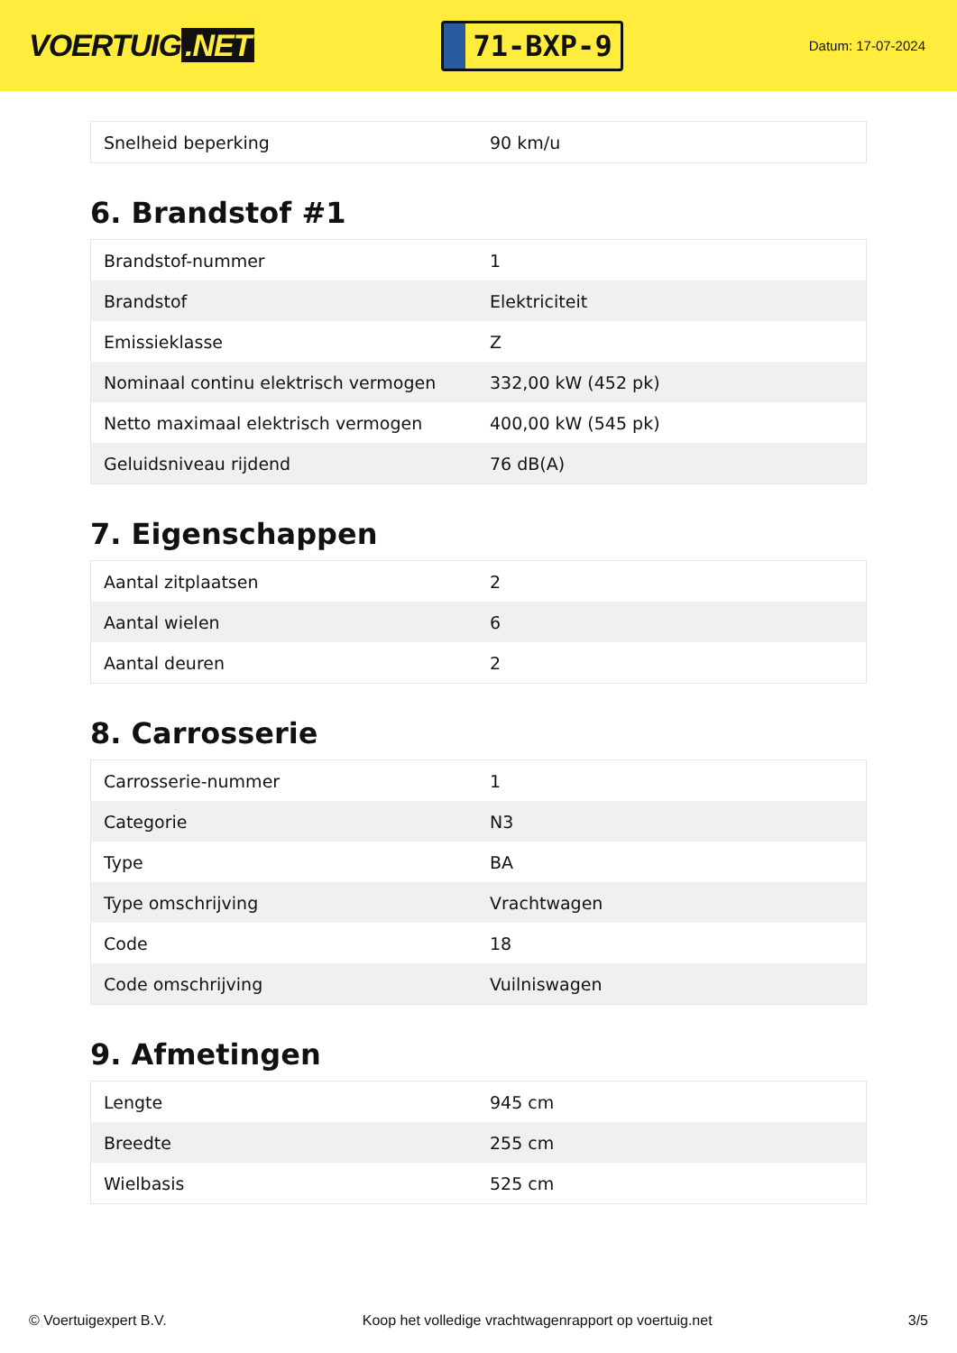VOERTUIG.NET
71-BXP-9
Datum: 17-07-2024
| Snelheid beperking | 90 km/u |
6. Brandstof #1
| Brandstof-nummer | 1 |
| Brandstof | Elektriciteit |
| Emissieklasse | Z |
| Nominaal continu elektrisch vermogen | 332,00 kW (452 pk) |
| Netto maximaal elektrisch vermogen | 400,00 kW (545 pk) |
| Geluidsniveau rijdend | 76 dB(A) |
7. Eigenschappen
| Aantal zitplaatsen | 2 |
| Aantal wielen | 6 |
| Aantal deuren | 2 |
8. Carrosserie
| Carrosserie-nummer | 1 |
| Categorie | N3 |
| Type | BA |
| Type omschrijving | Vrachtwagen |
| Code | 18 |
| Code omschrijving | Vuilniswagen |
9. Afmetingen
| Lengte | 945 cm |
| Breedte | 255 cm |
| Wielbasis | 525 cm |
© Voertuigexpert B.V. Koop het volledige vrachtwagenrapport op voertuig.net 3/5